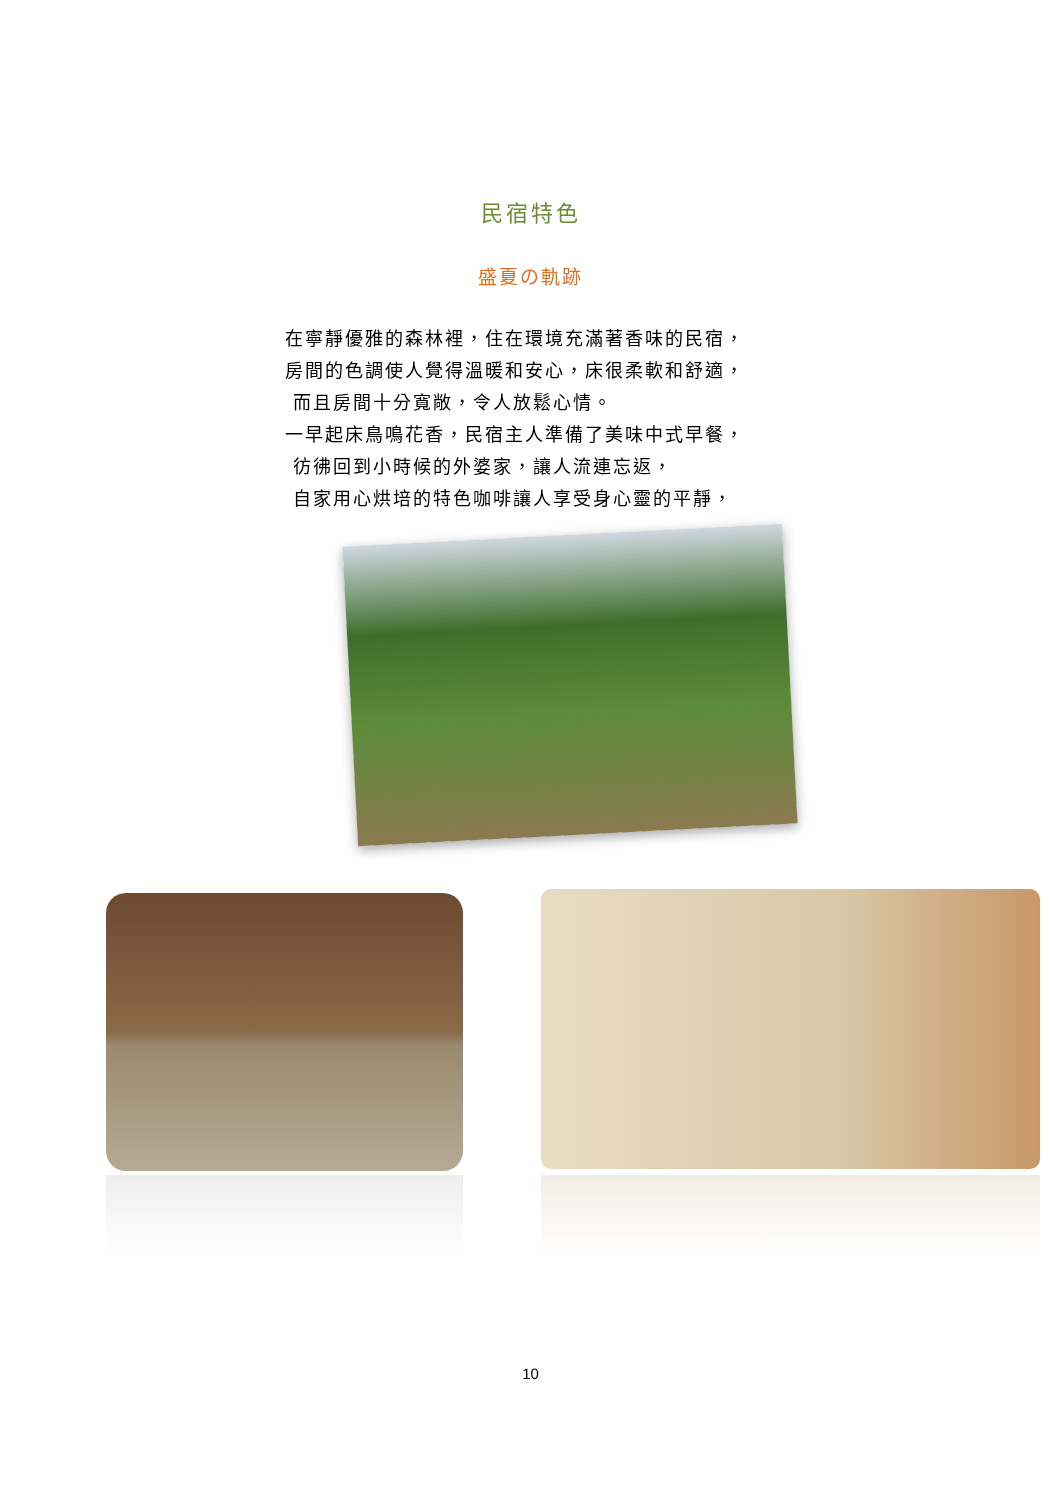民宿特色
盛夏の軌跡
在寧靜優雅的森林裡，住在環境充滿著香味的民宿，
房間的色調使人覺得溫暖和安心，床很柔軟和舒適，
而且房間十分寬敞，令人放鬆心情。
一早起床鳥鳴花香，民宿主人準備了美味中式早餐，
彷彿回到小時候的外婆家，讓人流連忘返，
自家用心烘培的特色咖啡讓人享受身心靈的平靜，
10